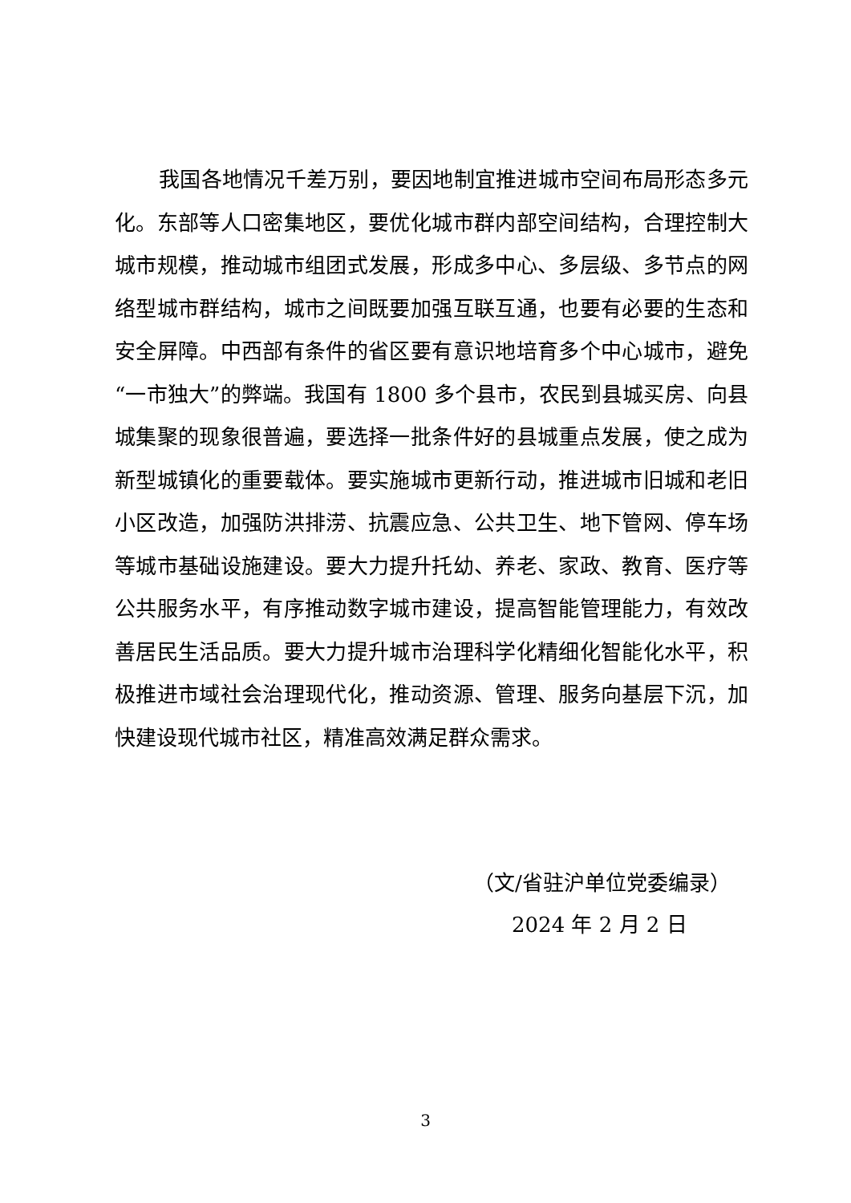我国各地情况千差万别，要因地制宜推进城市空间布局形态多元化。东部等人口密集地区，要优化城市群内部空间结构，合理控制大城市规模，推动城市组团式发展，形成多中心、多层级、多节点的网络型城市群结构，城市之间既要加强互联互通，也要有必要的生态和安全屏障。中西部有条件的省区要有意识地培育多个中心城市，避免“一市独大”的弊端。我国有 1800 多个县市，农民到县城买房、向县城集聚的现象很普遍，要选择一批条件好的县城重点发展，使之成为新型城镇化的重要载体。要实施城市更新行动，推进城市旧城和老旧小区改造，加强防洪排涝、抗震应急、公共卫生、地下管网、停车场等城市基础设施建设。要大力提升托幼、养老、家政、教育、医疗等公共服务水平，有序推动数字城市建设，提高智能管理能力，有效改善居民生活品质。要大力提升城市治理科学化精细化智能化水平，积极推进市域社会治理现代化，推动资源、管理、服务向基层下沉，加快建设现代城市社区，精准高效满足群众需求。
（文/省驻沪单位党委编录）
2024 年 2 月 2 日
3